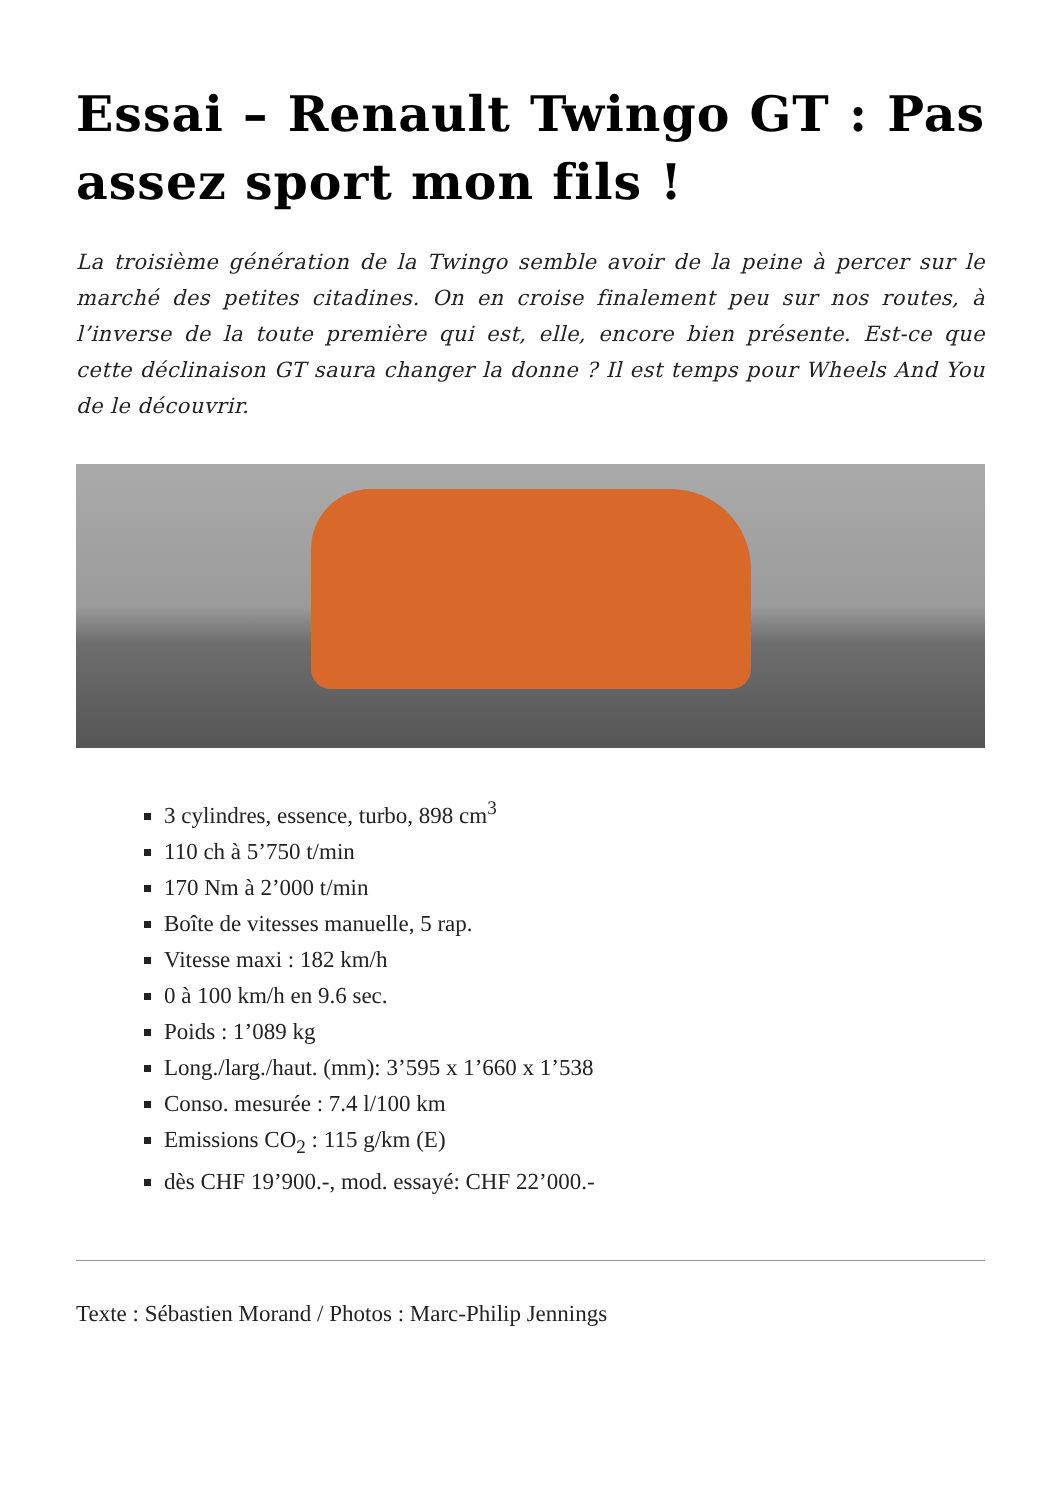Essai – Renault Twingo GT : Pas assez sport mon fils !
La troisième génération de la Twingo semble avoir de la peine à percer sur le marché des petites citadines. On en croise finalement peu sur nos routes, à l’inverse de la toute première qui est, elle, encore bien présente. Est-ce que cette déclinaison GT saura changer la donne ? Il est temps pour Wheels And You de le découvrir.
3 cylindres, essence, turbo, 898 cm<sup>3</sup>
110 ch à 5’750 t/min
170 Nm à 2’000 t/min
Boîte de vitesses manuelle, 5 rap.
Vitesse maxi : 182 km/h
0 à 100 km/h en 9.6 sec.
Poids : 1’089 kg
Long./larg./haut. (mm): 3’595 x 1’660 x 1’538
Conso. mesurée : 7.4 l/100 km
Emissions CO<sub>2</sub> : 115 g/km (E)
dès CHF 19’900.-, mod. essayé: CHF 22’000.-
Texte : Sébastien Morand / Photos : Marc-Philip Jennings